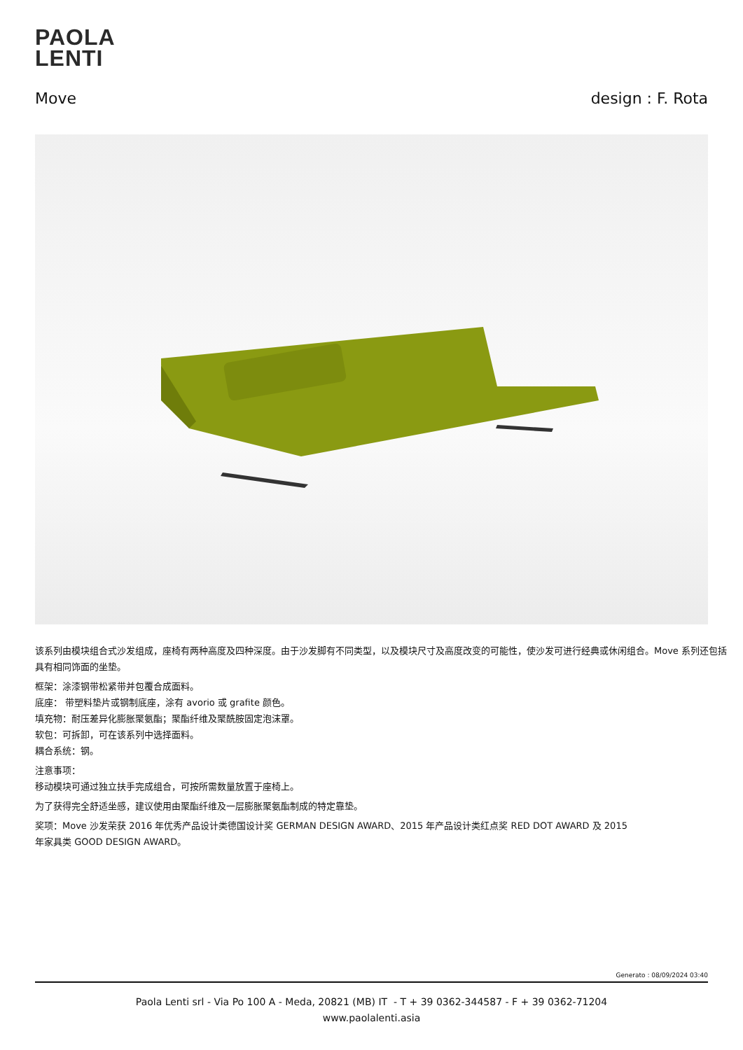PAOLA
LENTI
Move design : F. Rota
该系列由模块组合式沙发组成，座椅有两种高度及四种深度。由于沙发脚有不同类型，以及模块尺寸及高度改变的可能性，使沙发可进行经典或休闲组合。Move 系列还包括具有相同饰面的坐垫。
框架：涂漆钢带松紧带并包覆合成面料。
底座： 带塑料垫片或钢制底座，涂有 avorio 或 grafite 颜色。
填充物：耐压差异化膨胀聚氨酯；聚酯纤维及聚酰胺固定泡沫罩。
软包：可拆卸，可在该系列中选择面料。
耦合系统：钢。
注意事项：
移动模块可通过独立扶手完成组合，可按所需数量放置于座椅上。
为了获得完全舒适坐感，建议使用由聚酯纤维及一层膨胀聚氨酯制成的特定靠垫。
奖项：Move 沙发荣获 2016 年优秀产品设计类德国设计奖 GERMAN DESIGN AWARD、2015 年产品设计类红点奖 RED DOT AWARD 及 2015
年家具类 GOOD DESIGN AWARD。
Generato : 08/09/2024 03:40
Paola Lenti srl - Via Po 100 A - Meda, 20821 (MB) IT - T + 39 0362-344587 - F + 39 0362-71204
www.paolalenti.asia